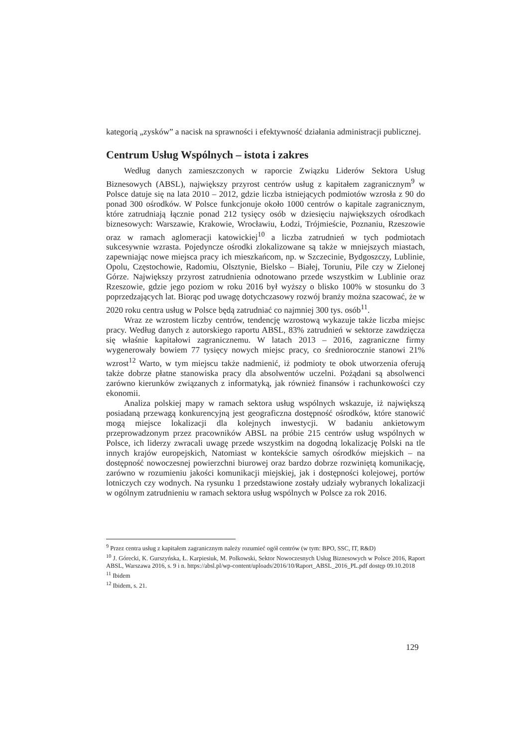kategorią „zysków” a nacisk na sprawności i efektywność działania administracji publicznej.
Centrum Usług Wspólnych – istota i zakres
Według danych zamieszczonych w raporcie Związku Liderów Sektora Usług Biznesowych (ABSL), największy przyrost centrów usług z kapitałem zagranicznym<sup>9</sup> w Polsce datuje się na lata 2010 – 2012, gdzie liczba istniejących podmiotów wzrosła z 90 do ponad 300 ośrodków. W Polsce funkcjonuje około 1000 centrów o kapitale zagranicznym, które zatrudniają łącznie ponad 212 tysięcy osób w dziesięciu największych ośrodkach biznesowych: Warszawie, Krakowie, Wrocławiu, Łodzi, Trójmieście, Poznaniu, Rzeszowie oraz w ramach aglomeracji katowickiej<sup>10</sup> a liczba zatrudnień w tych podmiotach sukcesywnie wzrasta. Pojedyncze ośrodki zlokalizowane są także w mniejszych miastach, zapewniając nowe miejsca pracy ich mieszkańcom, np. w Szczecinie, Bydgoszczy, Lublinie, Opolu, Częstochowie, Radomiu, Olsztynie, Bielsko – Białej, Toruniu, Pile czy w Zielonej Górze. Największy przyrost zatrudnienia odnotowano przede wszystkim w Lublinie oraz Rzeszowie, gdzie jego poziom w roku 2016 był wyższy o blisko 100% w stosunku do 3 poprzedzających lat. Biorąc pod uwagę dotychczasowy rozwój branży można szacować, że w 2020 roku centra usług w Polsce będą zatrudniać co najmniej 300 tys. osób<sup>11</sup>.
Wraz ze wzrostem liczby centrów, tendencję wzrostową wykazuje także liczba miejsc pracy. Według danych z autorskiego raportu ABSL, 83% zatrudnień w sektorze zawdzięcza się właśnie kapitałowi zagranicznemu. W latach 2013 – 2016, zagraniczne firmy wygenerowały bowiem 77 tysięcy nowych miejsc pracy, co średniorocznie stanowi 21% wzrost<sup>12</sup> Warto, w tym miejscu także nadmienić, iż podmioty te obok utworzenia oferują także dobrze płatne stanowiska pracy dla absolwentów uczelni. Pożądani są absolwenci zarówno kierunków związanych z informatyką, jak również finansów i rachunkowości czy ekonomii.
Analiza polskiej mapy w ramach sektora usług wspólnych wskazuje, iż największą posiadaną przewagą konkurencyjną jest geograficzna dostępność ośrodków, które stanowić mogą miejsce lokalizacji dla kolejnych inwestycji. W badaniu ankietowym przeprowadzonym przez pracowników ABSL na próbie 215 centrów usług wspólnych w Polsce, ich liderzy zwracali uwagę przede wszystkim na dogodną lokalizację Polski na tle innych krajów europejskich, Natomiast w kontekście samych ośrodków miejskich – na dostępność nowoczesnej powierzchni biurowej oraz bardzo dobrze rozwiniętą komunikację, zarówno w rozumieniu jakości komunikacji miejskiej, jak i dostępności kolejowej, portów lotniczych czy wodnych. Na rysunku 1 przedstawione zostały udziały wybranych lokalizacji w ogólnym zatrudnieniu w ramach sektora usług wspólnych w Polsce za rok 2016.
<sup>9</sup> Przez centra usług z kapitałem zagranicznym należy rozumieć ogół centrów (w tym: BPO, SSC, IT, R&D)
<sup>10</sup> J. Górecki, K. Gurszyńska, Ł. Karpiesiuk, M. Polkowski, Sektor Nowoczesnych Usług Biznesowych w Polsce 2016, Raport ABSL, Warszawa 2016, s. 9 i n. https://absl.pl/wp-content/uploads/2016/10/Raport_ABSL_2016_PL.pdf dostęp 09.10.2018
<sup>11</sup> Ibidem
<sup>12</sup> Ibidem, s. 21.
129